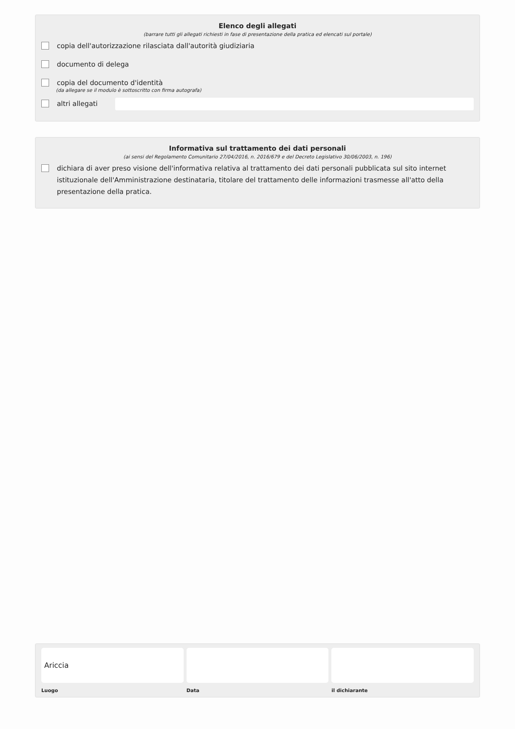Elenco degli allegati
(barrare tutti gli allegati richiesti in fase di presentazione della pratica ed elencati sul portale)
copia dell'autorizzazione rilasciata dall'autorità giudiziaria
documento di delega
copia del documento d'identità
(da allegare se il modulo è sottoscritto con firma autografa)
altri allegati
Informativa sul trattamento dei dati personali
(ai sensi del Regolamento Comunitario 27/04/2016, n. 2016/679 e del Decreto Legislativo 30/06/2003, n. 196)
dichiara di aver preso visione dell'informativa relativa al trattamento dei dati personali pubblicata sul sito internet istituzionale dell'Amministrazione destinataria, titolare del trattamento delle informazioni trasmesse all'atto della presentazione della pratica.
Ariccia
Luogo
Data il dichiarante